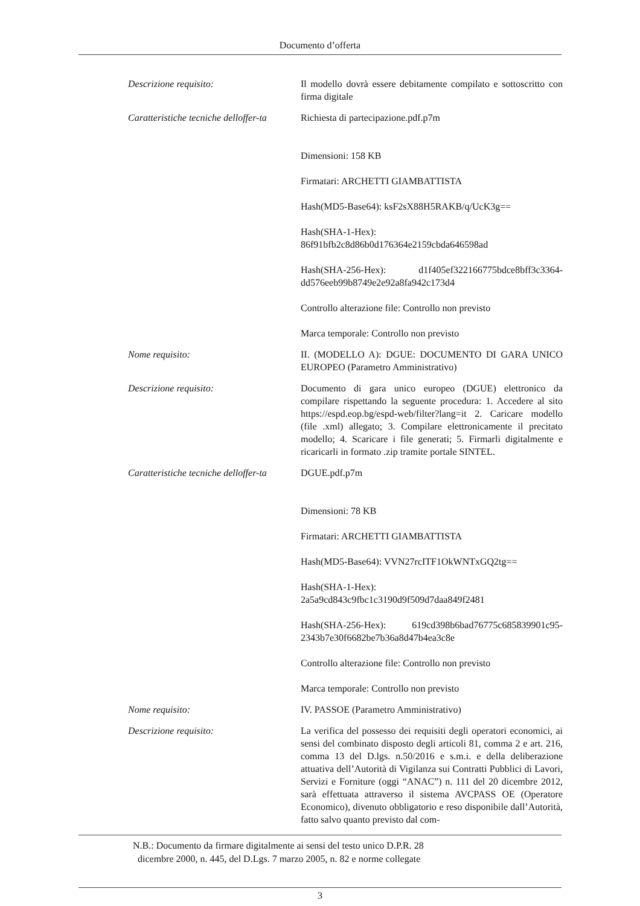Documento d’offerta
| Descrizione requisito: | Il modello dovrà essere debitamente compilato e sottoscritto con firma digitale |
| Caratteristiche tecniche delloffer-ta | Richiesta di partecipazione.pdf.p7m Dimensioni: 158 KB Firmatari: ARCHETTI GIAMBATTISTA Hash(MD5-Base64): ksF2sX88H5RAKB/q/UcK3g== Hash(SHA-1-Hex): 86f91bfb2c8d86b0d176364e2159cbda646598ad Hash(SHA-256-Hex): d1f405ef322166775bdce8bff3c3364-dd576eeb99b8749e2e92a8fa942c173d4 Controllo alterazione file: Controllo non previsto Marca temporale: Controllo non previsto |
| Nome requisito: | II. (MODELLO A): DGUE: DOCUMENTO DI GARA UNICO EUROPEO (Parametro Amministrativo) |
| Descrizione requisito: | Documento di gara unico europeo (DGUE) elettronico da compilare rispettando la seguente procedura: 1. Accedere al sito https://espd.eop.bg/espd-web/filter?lang=it 2. Caricare modello (file .xml) allegato; 3. Compilare elettronicamente il precitato modello; 4. Scaricare i file generati; 5. Firmarli digitalmente e ricaricarli in formato .zip tramite portale SINTEL. |
| Caratteristiche tecniche delloffer-ta | DGUE.pdf.p7m Dimensioni: 78 KB Firmatari: ARCHETTI GIAMBATTISTA Hash(MD5-Base64): VVN27rcITF1OkWNTxGQ2tg== Hash(SHA-1-Hex): 2a5a9cd843c9fbc1c3190d9f509d7daa849f2481 Hash(SHA-256-Hex): 619cd398b6bad76775c685839901c95-2343b7e30f6682be7b36a8d47b4ea3c8e Controllo alterazione file: Controllo non previsto Marca temporale: Controllo non previsto |
| Nome requisito: | IV. PASSOE (Parametro Amministrativo) |
| Descrizione requisito: | La verifica del possesso dei requisiti degli operatori economici, ai sensi del combinato disposto degli articoli 81, comma 2 e art. 216, comma 13 del D.lgs. n.50/2016 e s.m.i. e della deliberazione attuativa dell’Autorità di Vigilanza sui Contratti Pubblici di Lavori, Servizi e Forniture (oggi “ANAC”) n. 111 del 20 dicembre 2012, sarà effettuata attraverso il sistema AVCPASS OE (Operatore Economico), divenuto obbligatorio e reso disponibile dall’Autorità, fatto salvo quanto previsto dal com- |
N.B.: Documento da firmare digitalmente ai sensi del testo unico D.P.R. 28
dicembre 2000, n. 445, del D.Lgs. 7 marzo 2005, n. 82 e norme collegate
3